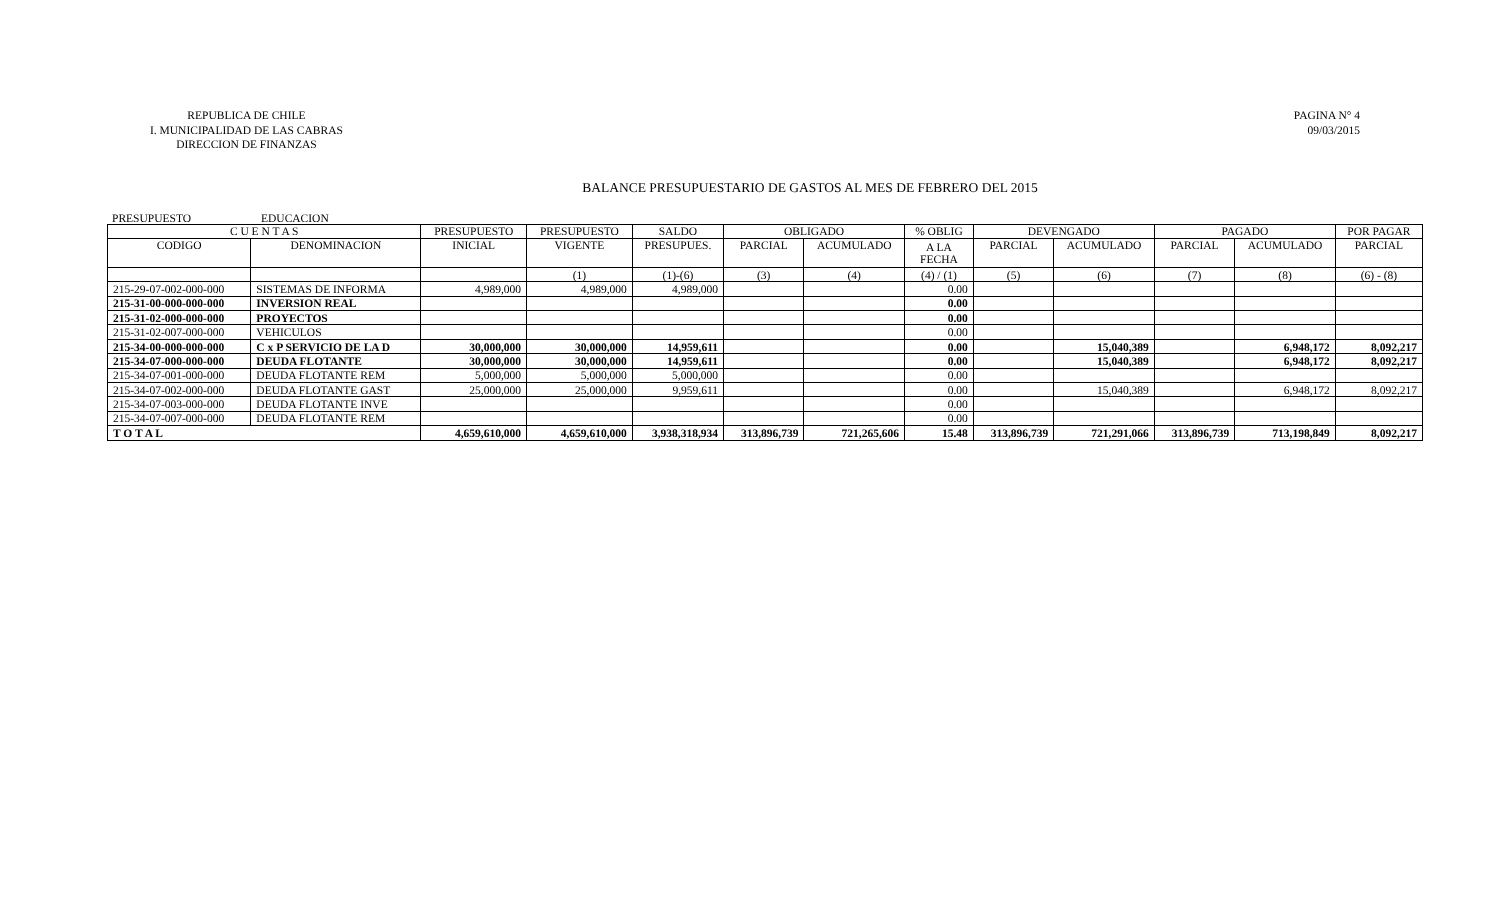REPUBLICA DE CHILE
I. MUNICIPALIDAD DE LAS CABRAS
DIRECCION DE FINANZAS
PAGINA N° 4
09/03/2015
BALANCE PRESUPUESTARIO DE GASTOS AL MES DE FEBRERO DEL 2015
PRESUPUESTO EDUCACION
| C U E N T A S | | PRESUPUESTO | PRESUPUESTO | SALDO | OBLIGADO | | % OBLIG | DEVENGADO | | PAGADO | | POR PAGAR |
| --- | --- | --- | --- | --- | --- | --- | --- | --- | --- | --- | --- | --- |
| CODIGO | DENOMINACION | INICIAL | VIGENTE | PRESUPUES. | PARCIAL | ACUMULADO | A LA FECHA | PARCIAL | ACUMULADO | PARCIAL | ACUMULADO | PARCIAL |
| | | | (1) | (1)-(6) | (3) | (4) | (4) / (1) | (5) | (6) | (7) | (8) | (6) - (8) |
| 215-29-07-002-000-000 | SISTEMAS DE INFORMA | 4,989,000 | 4,989,000 | 4,989,000 | | | 0.00 | | | | | |
| 215-31-00-000-000-000 | INVERSION REAL | | | | | | 0.00 | | | | | |
| 215-31-02-000-000-000 | PROYECTOS | | | | | | 0.00 | | | | | |
| 215-31-02-007-000-000 | VEHICULOS | | | | | | 0.00 | | | | | |
| 215-34-00-000-000-000 | C x P SERVICIO DE LA D | 30,000,000 | 30,000,000 | 14,959,611 | | | 0.00 | | 15,040,389 | | 6,948,172 | 8,092,217 |
| 215-34-07-000-000-000 | DEUDA FLOTANTE | 30,000,000 | 30,000,000 | 14,959,611 | | | 0.00 | | 15,040,389 | | 6,948,172 | 8,092,217 |
| 215-34-07-001-000-000 | DEUDA FLOTANTE REM | 5,000,000 | 5,000,000 | 5,000,000 | | | 0.00 | | | | | |
| 215-34-07-002-000-000 | DEUDA FLOTANTE GAST | 25,000,000 | 25,000,000 | 9,959,611 | | | 0.00 | | 15,040,389 | | 6,948,172 | 8,092,217 |
| 215-34-07-003-000-000 | DEUDA FLOTANTE INVE | | | | | | 0.00 | | | | | |
| 215-34-07-007-000-000 | DEUDA FLOTANTE REM | | | | | | 0.00 | | | | | |
| T O T A L | | 4,659,610,000 | 4,659,610,000 | 3,938,318,934 | 313,896,739 | 721,265,606 | 15.48 | 313,896,739 | 721,291,066 | 313,896,739 | 713,198,849 | 8,092,217 |